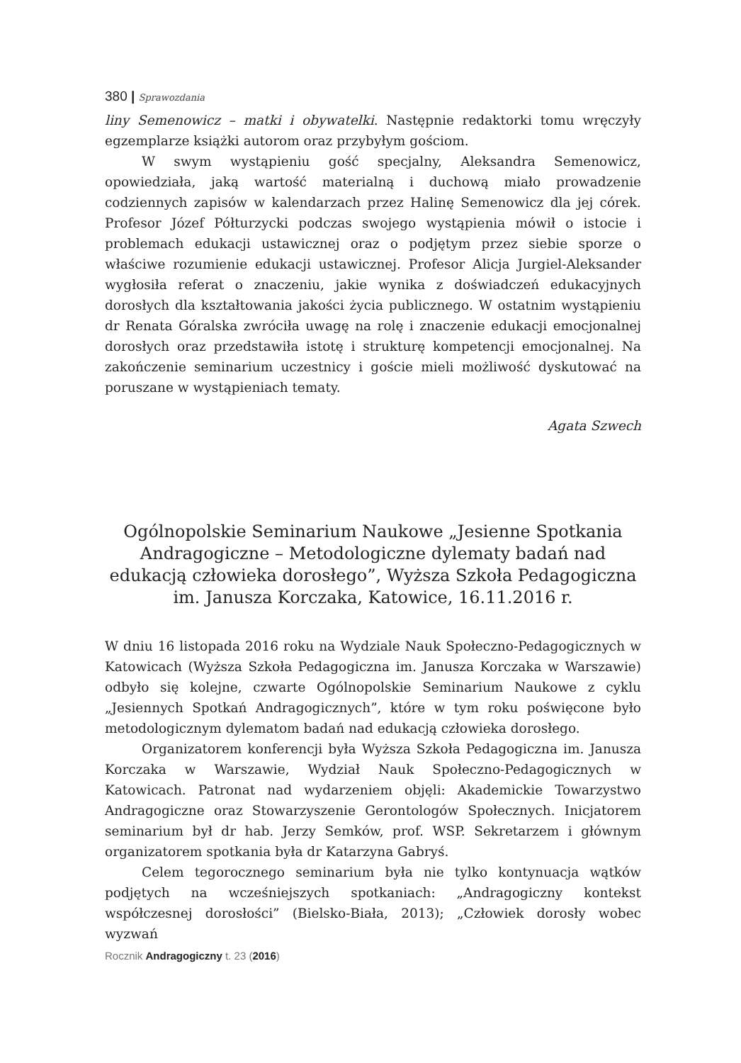380 | Sprawozdania
liny Semenowicz – matki i obywatelki. Następnie redaktorki tomu wręczyły egzemplarze książki autorom oraz przybyłym gościom.
W swym wystąpieniu gość specjalny, Aleksandra Semenowicz, opowiedziała, jaką wartość materialną i duchową miało prowadzenie codziennych zapisów w kalendarzach przez Halinę Semenowicz dla jej córek. Profesor Józef Półturzycki podczas swojego wystąpienia mówił o istocie i problemach edukacji ustawicznej oraz o podjętym przez siebie sporze o właściwe rozumienie edukacji ustawicznej. Profesor Alicja Jurgiel-Aleksander wygłosiła referat o znaczeniu, jakie wynika z doświadczeń edukacyjnych dorosłych dla kształtowania jakości życia publicznego. W ostatnim wystąpieniu dr Renata Góralska zwróciła uwagę na rolę i znaczenie edukacji emocjonalnej dorosłych oraz przedstawiła istotę i strukturę kompetencji emocjonalnej. Na zakończenie seminarium uczestnicy i goście mieli możliwość dyskutować na poruszane w wystąpieniach tematy.
Agata Szwech
Ogólnopolskie Seminarium Naukowe „Jesienne Spotkania Andragogiczne – Metodologiczne dylematy badań nad edukacją człowieka dorosłego”, Wyższa Szkoła Pedagogiczna im. Janusza Korczaka, Katowice, 16.11.2016 r.
W dniu 16 listopada 2016 roku na Wydziale Nauk Społeczno-Pedagogicznych w Katowicach (Wyższa Szkoła Pedagogiczna im. Janusza Korczaka w Warszawie) odbyło się kolejne, czwarte Ogólnopolskie Seminarium Naukowe z cyklu „Jesiennych Spotkań Andragogicznych”, które w tym roku poświęcone było metodologicznym dylematom badań nad edukacją człowieka dorosłego.
Organizatorem konferencji była Wyższa Szkoła Pedagogiczna im. Janusza Korczaka w Warszawie, Wydział Nauk Społeczno-Pedagogicznych w Katowicach. Patronat nad wydarzeniem objęli: Akademickie Towarzystwo Andragogiczne oraz Stowarzyszenie Gerontologów Społecznych. Inicjatorem seminarium był dr hab. Jerzy Semków, prof. WSP. Sekretarzem i głównym organizatorem spotkania była dr Katarzyna Gabryś.
Celem tegorocznego seminarium była nie tylko kontynuacja wątków podjętych na wcześniejszych spotkaniach: „Andragogiczny kontekst współczesnej dorosłości” (Bielsko-Biała, 2013); „Człowiek dorosły wobec wyzwań
Rocznik Andragogiczny t. 23 (2016)